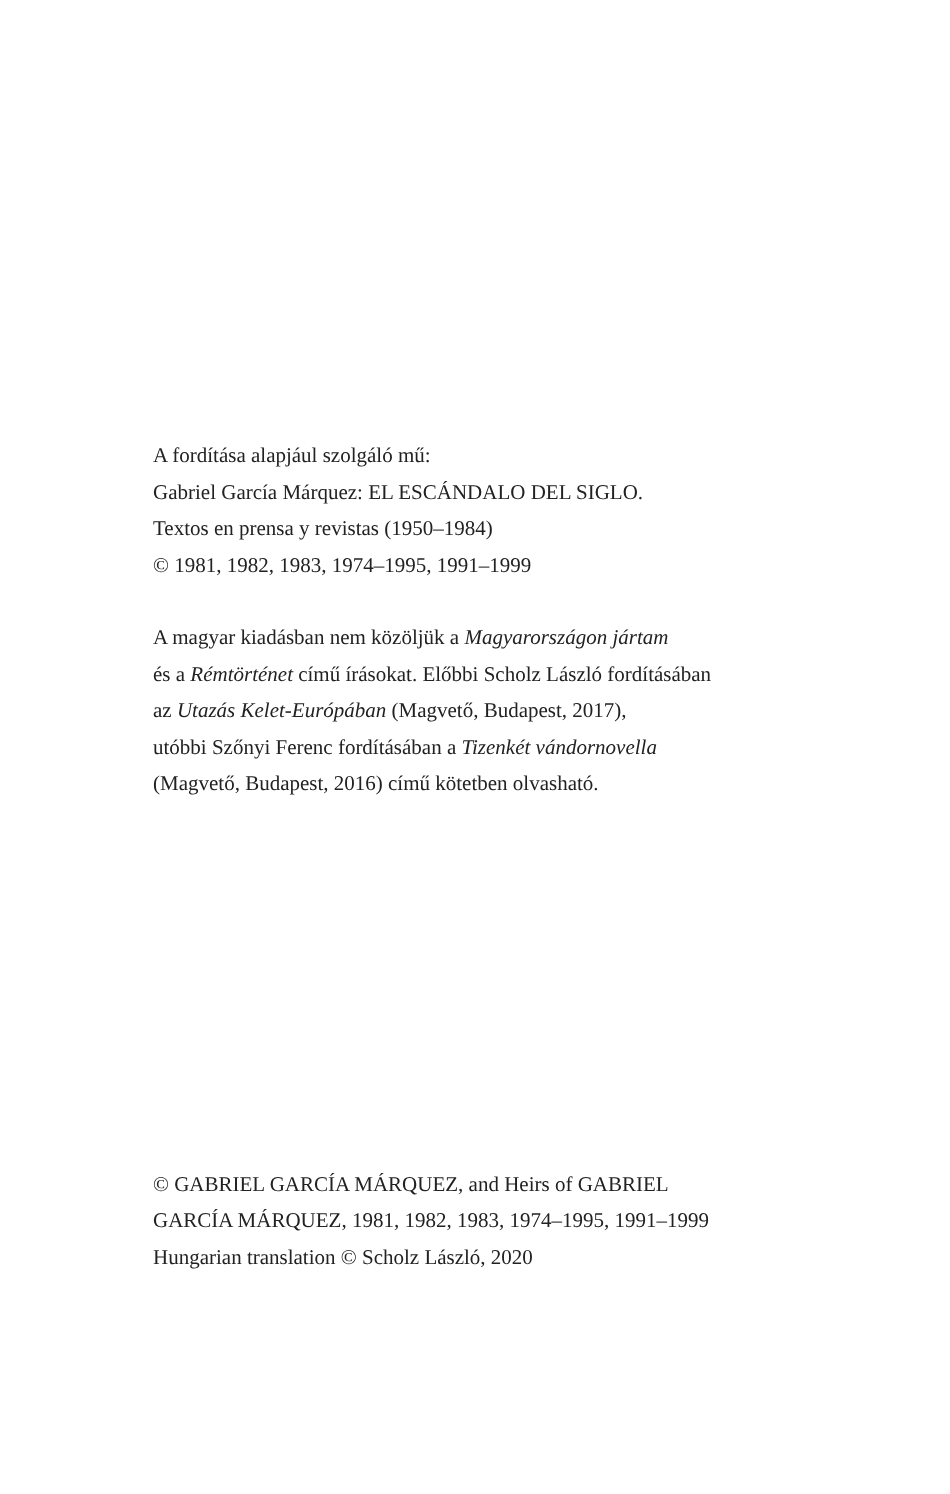A fordítása alapjául szolgáló mű:
Gabriel García Márquez: EL ESCÁNDALO DEL SIGLO.
Textos en prensa y revistas (1950–1984)
© 1981, 1982, 1983, 1974–1995, 1991–1999
A magyar kiadásban nem közöljük a Magyarországon jártam
és a Rémtörténet című írásokat. Előbbi Scholz László fordításában
az Utazás Kelet-Európában (Magvető, Budapest, 2017),
utóbbi Szőnyi Ferenc fordításában a Tizenkét vándornovella
(Magvető, Budapest, 2016) című kötetben olvasható.
© GABRIEL GARCÍA MÁRQUEZ, and Heirs of GABRIEL
GARCÍA MÁRQUEZ, 1981, 1982, 1983, 1974–1995, 1991–1999
Hungarian translation © Scholz László, 2020